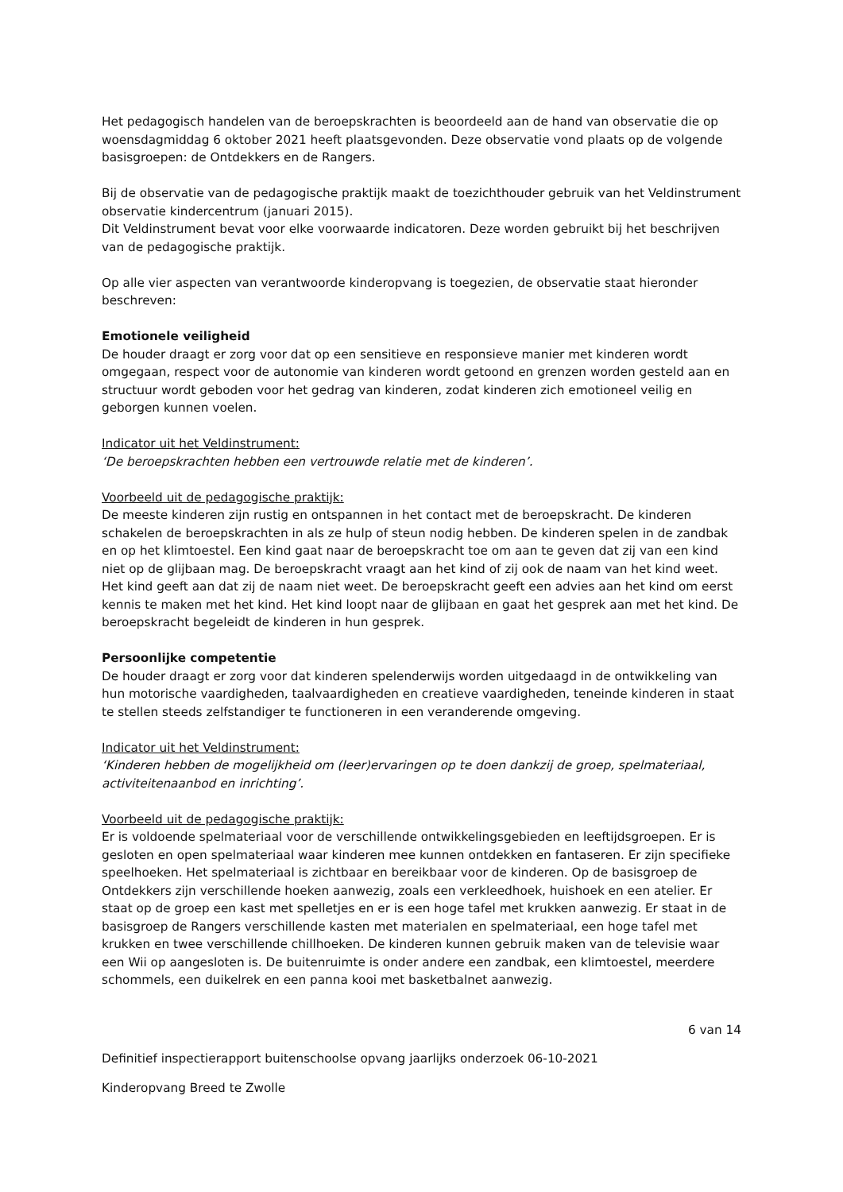Het pedagogisch handelen van de beroepskrachten is beoordeeld aan de hand van observatie die op woensdagmiddag 6 oktober 2021 heeft plaatsgevonden. Deze observatie vond plaats op de volgende basisgroepen: de Ontdekkers en de Rangers.
Bij de observatie van de pedagogische praktijk maakt de toezichthouder gebruik van het Veldinstrument observatie kindercentrum (januari 2015).
Dit Veldinstrument bevat voor elke voorwaarde indicatoren. Deze worden gebruikt bij het beschrijven van de pedagogische praktijk.
Op alle vier aspecten van verantwoorde kinderopvang is toegezien, de observatie staat hieronder beschreven:
Emotionele veiligheid
De houder draagt er zorg voor dat op een sensitieve en responsieve manier met kinderen wordt omgegaan, respect voor de autonomie van kinderen wordt getoond en grenzen worden gesteld aan en structuur wordt geboden voor het gedrag van kinderen, zodat kinderen zich emotioneel veilig en geborgen kunnen voelen.
Indicator uit het Veldinstrument:
‘De beroepskrachten hebben een vertrouwde relatie met de kinderen’.
Voorbeeld uit de pedagogische praktijk:
De meeste kinderen zijn rustig en ontspannen in het contact met de beroepskracht. De kinderen schakelen de beroepskrachten in als ze hulp of steun nodig hebben. De kinderen spelen in de zandbak en op het klimtoestel. Een kind gaat naar de beroepskracht toe om aan te geven dat zij van een kind niet op de glijbaan mag. De beroepskracht vraagt aan het kind of zij ook de naam van het kind weet. Het kind geeft aan dat zij de naam niet weet. De beroepskracht geeft een advies aan het kind om eerst kennis te maken met het kind. Het kind loopt naar de glijbaan en gaat het gesprek aan met het kind. De beroepskracht begeleidt de kinderen in hun gesprek.
Persoonlijke competentie
De houder draagt er zorg voor dat kinderen spelenderwijs worden uitgedaagd in de ontwikkeling van hun motorische vaardigheden, taalvaardigheden en creatieve vaardigheden, teneinde kinderen in staat te stellen steeds zelfstandiger te functioneren in een veranderende omgeving.
Indicator uit het Veldinstrument:
‘Kinderen hebben de mogelijkheid om (leer)ervaringen op te doen dankzij de groep, spelmateriaal, activiteitenaanbod en inrichting’.
Voorbeeld uit de pedagogische praktijk:
Er is voldoende spelmateriaal voor de verschillende ontwikkelingsgebieden en leeftijdsgroepen. Er is gesloten en open spelmateriaal waar kinderen mee kunnen ontdekken en fantaseren. Er zijn specifieke speelhoeken. Het spelmateriaal is zichtbaar en bereikbaar voor de kinderen. Op de basisgroep de Ontdekkers zijn verschillende hoeken aanwezig, zoals een verkleedhoek, huishoek en een atelier. Er staat op de groep een kast met spelletjes en er is een hoge tafel met krukken aanwezig. Er staat in de basisgroep de Rangers verschillende kasten met materialen en spelmateriaal, een hoge tafel met krukken en twee verschillende chillhoeken. De kinderen kunnen gebruik maken van de televisie waar een Wii op aangesloten is. De buitenruimte is onder andere een zandbak, een klimtoestel, meerdere schommels, een duikelrek en een panna kooi met basketbalnet aanwezig.
6 van 14
Definitief inspectierapport buitenschoolse opvang jaarlijks onderzoek 06-10-2021
Kinderopvang Breed te Zwolle